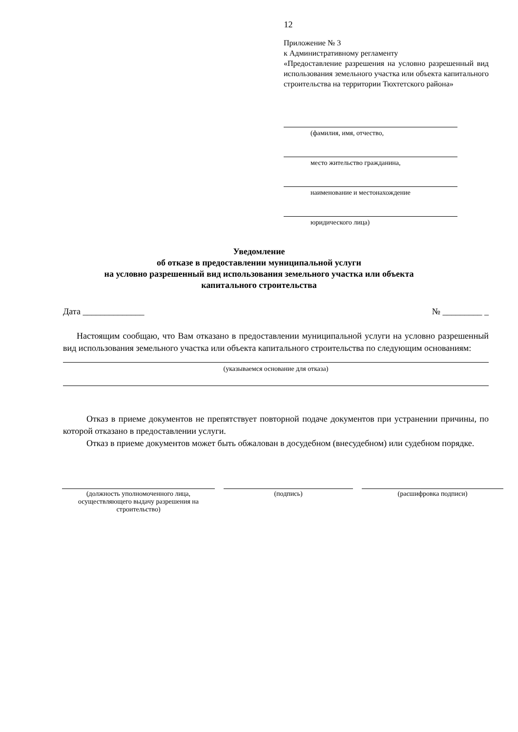12
Приложение № 3
к Административному регламенту
«Предоставление разрешения на условно разрешенный вид использования земельного участка или объекта капитального строительства на территории Тюхтетского района»
(фамилия, имя, отчество,
место жительство гражданина,
наименование и местонахождение
юридического лица)
Уведомление
об отказе в предоставлении муниципальной услуги
на условно разрешенный вид использования земельного участка или объекта
капитального строительства
Дата ______________ № _________ _
Настоящим сообщаю, что Вам отказано в предоставлении муниципальной услуги на условно разрешенный вид использования земельного участка или объекта капитального строительства по следующим основаниям:
(указываемся основание для отказа)
Отказ в приеме документов не препятствует повторной подаче документов при устранении причины, по которой отказано в предоставлении услуги.
Отказ в приеме документов может быть обжалован в досудебном (внесудебном) или судебном порядке.
(должность уполномоченного лица, осуществляющего выдачу разрешения на строительство)
(подпись) (расшифровка подписи)